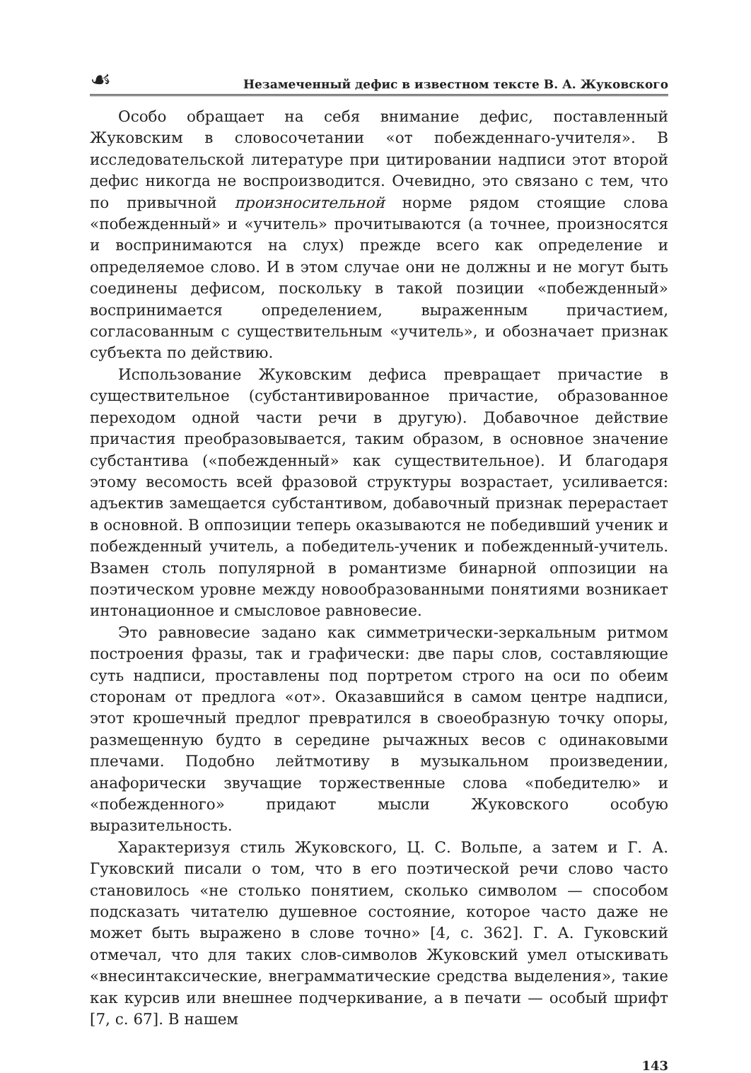☙ Незамеченный дефис в известном тексте В. А. Жуковского
Особо обращает на себя внимание дефис, поставленный Жуковским в словосочетании «от побежденнаго-учителя». В исследовательской литературе при цитировании надписи этот второй дефис никогда не воспроизводится. Очевидно, это связано с тем, что по привычной произносительной норме рядом стоящие слова «побежденный» и «учитель» прочитываются (а точнее, произносятся и воспринимаются на слух) прежде всего как определение и определяемое слово. И в этом случае они не должны и не могут быть соединены дефисом, поскольку в такой позиции «побежденный» воспринимается определением, выраженным причастием, согласованным с существительным «учитель», и обозначает признак субъекта по действию.
Использование Жуковским дефиса превращает причастие в существительное (субстантивированное причастие, образованное переходом одной части речи в другую). Добавочное действие причастия преобразовывается, таким образом, в основное значение субстантива («побежденный» как существительное). И благодаря этому весомость всей фразовой структуры возрастает, усиливается: адъектив замещается субстантивом, добавочный признак перерастает в основной. В оппозиции теперь оказываются не победивший ученик и побежденный учитель, а победитель-ученик и побежденный-учитель. Взамен столь популярной в романтизме бинарной оппозиции на поэтическом уровне между новообразованными понятиями возникает интонационное и смысловое равновесие.
Это равновесие задано как симметрически-зеркальным ритмом построения фразы, так и графически: две пары слов, составляющие суть надписи, проставлены под портретом строго на оси по обеим сторонам от предлога «от». Оказавшийся в самом центре надписи, этот крошечный предлог превратился в своеобразную точку опоры, размещенную будто в середине рычажных весов с одинаковыми плечами. Подобно лейтмотиву в музыкальном произведении, анафорически звучащие торжественные слова «победителю» и «побежденного» придают мысли Жуковского особую выразительность.
Характеризуя стиль Жуковского, Ц. С. Вольпе, а затем и Г. А. Гуковский писали о том, что в его поэтической речи слово часто становилось «не столько понятием, сколько символом — способом подсказать читателю душевное состояние, которое часто даже не может быть выражено в слове точно» [4, с. 362]. Г. А. Гуковский отмечал, что для таких слов-символов Жуковский умел отыскивать «внесинтаксические, внеграмматические средства выделения», такие как курсив или внешнее подчеркивание, а в печати — особый шрифт [7, с. 67]. В нашем
143